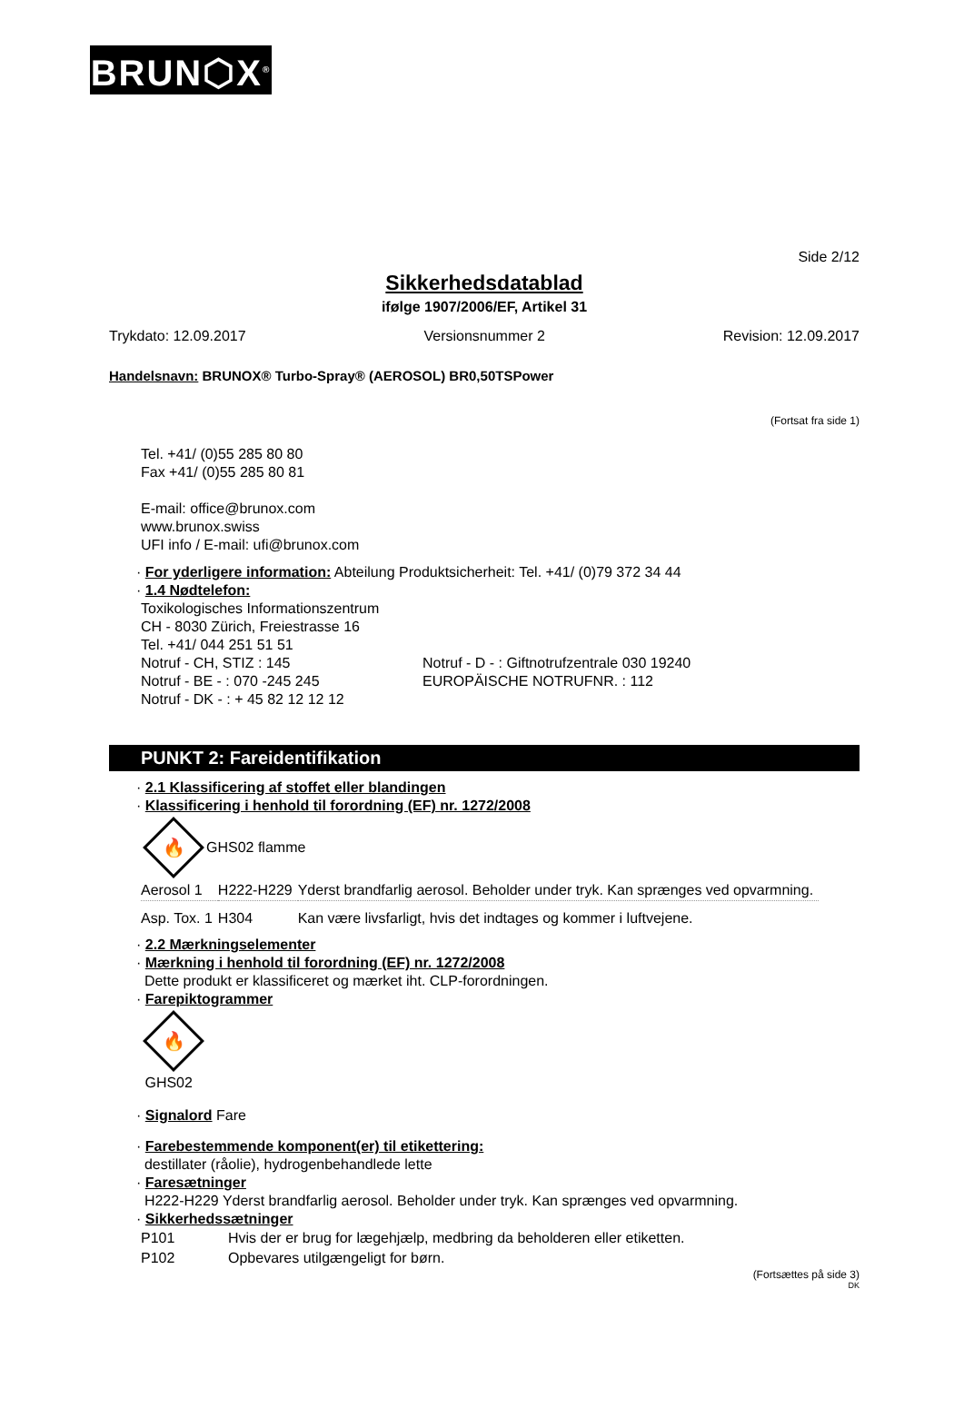BRUN⬡X<sup>®</sup>
Side 2/12
Sikkerhedsdatablad
ifølge 1907/2006/EF, Artikel 31
Trykdato: 12.09.2017 Versionsnummer 2 Revision: 12.09.2017
Handelsnavn: BRUNOX® Turbo-Spray® (AEROSOL) BR0,50TSPower
(Fortsat fra side 1)
Tel. +41/ (0)55 285 80 80
Fax +41/ (0)55 285 80 81
E-mail: office@brunox.com
www.brunox.swiss
UFI info / E-mail: ufi@brunox.com
· For yderligere information: Abteilung Produktsicherheit: Tel. +41/ (0)79 372 34 44
· 1.4 Nødtelefon:
Toxikologisches Informationszentrum
CH - 8030 Zürich, Freiestrasse 16
Tel. +41/ 044 251 51 51
Notruf - CH, STIZ : 145
Notruf - BE - : 070 -245 245
Notruf - DK - : + 45 82 12 12 12
Notruf - D - : Giftnotrufzentrale 030 19240
EUROPÄISCHE NOTRUFNR. : 112
PUNKT 2: Fareidentifikation
· 2.1 Klassificering af stoffet eller blandingen
· Klassificering i henhold til forordning (EF) nr. 1272/2008
🔥
GHS02 flamme
| Aerosol 1 | H222-H229 | Yderst brandfarlig aerosol. Beholder under tryk. Kan sprænges ved opvarmning. |
| Asp. Tox. 1 | H304 | Kan være livsfarligt, hvis det indtages og kommer i luftvejene. |
· 2.2 Mærkningselementer
· Mærkning i henhold til forordning (EF) nr. 1272/2008
Dette produkt er klassificeret og mærket iht. CLP-forordningen.
· Farepiktogrammer
🔥
GHS02
· Signalord Fare
· Farebestemmende komponent(er) til etikettering:
destillater (råolie), hydrogenbehandlede lette
· Faresætninger
H222-H229 Yderst brandfarlig aerosol. Beholder under tryk. Kan sprænges ved opvarmning.
· Sikkerhedssætninger
| P101 | Hvis der er brug for lægehjælp, medbring da beholderen eller etiketten. |
| P102 | Opbevares utilgængeligt for børn. |
(Fortsættes på side 3)
DK